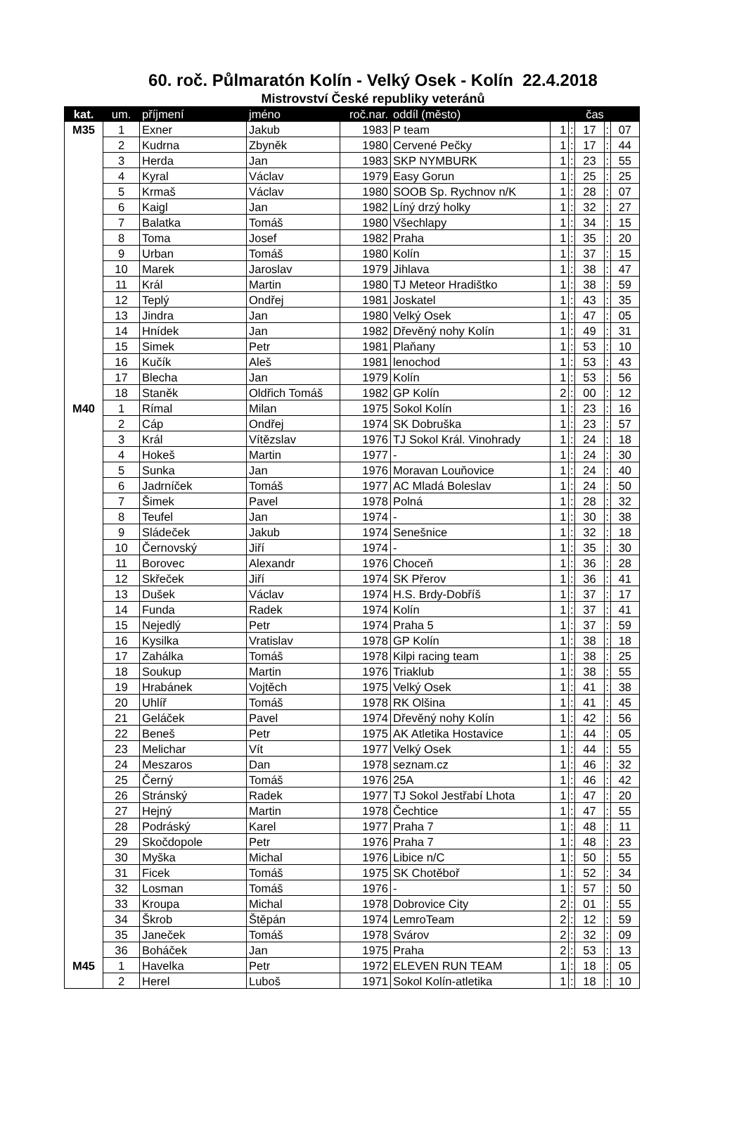60. roč. Půlmaratón Kolín - Velký Osek - Kolín 22.4.2018
Mistrovství České republiky veteránů
| kat. | um. | příjmení | jméno | roč.nar. | oddíl (město) | čas | | | | |
| --- | --- | --- | --- | --- | --- | --- | --- | --- | --- | --- |
| M35 | 1 | Exner | Jakub | 1983 | P team | 1 | : | 17 | : | 07 |
| | 2 | Kudrna | Zbyněk | 1980 | Cervené Pečky | 1 | : | 17 | : | 44 |
| | 3 | Herda | Jan | 1983 | SKP NYMBURK | 1 | : | 23 | : | 55 |
| | 4 | Kyral | Václav | 1979 | Easy Gorun | 1 | : | 25 | : | 25 |
| | 5 | Krmaš | Václav | 1980 | SOOB Sp. Rychnov n/K | 1 | : | 28 | : | 07 |
| | 6 | Kaigl | Jan | 1982 | Líný drzý holky | 1 | : | 32 | : | 27 |
| | 7 | Balatka | Tomáš | 1980 | Všechlapy | 1 | : | 34 | : | 15 |
| | 8 | Toma | Josef | 1982 | Praha | 1 | : | 35 | : | 20 |
| | 9 | Urban | Tomáš | 1980 | Kolín | 1 | : | 37 | : | 15 |
| | 10 | Marek | Jaroslav | 1979 | Jihlava | 1 | : | 38 | : | 47 |
| | 11 | Král | Martin | 1980 | TJ Meteor Hradištko | 1 | : | 38 | : | 59 |
| | 12 | Teplý | Ondřej | 1981 | Joskatel | 1 | : | 43 | : | 35 |
| | 13 | Jindra | Jan | 1980 | Velký Osek | 1 | : | 47 | : | 05 |
| | 14 | Hnídek | Jan | 1982 | Dřevěný nohy Kolín | 1 | : | 49 | : | 31 |
| | 15 | Simek | Petr | 1981 | Plaňany | 1 | : | 53 | : | 10 |
| | 16 | Kučík | Aleš | 1981 | lenochod | 1 | : | 53 | : | 43 |
| | 17 | Blecha | Jan | 1979 | Kolín | 1 | : | 53 | : | 56 |
| | 18 | Staněk | Oldřich Tomáš | 1982 | GP Kolín | 2 | : | 00 | : | 12 |
| M40 | 1 | Rímal | Milan | 1975 | Sokol Kolín | 1 | : | 23 | : | 16 |
| | 2 | Cáp | Ondřej | 1974 | SK Dobruška | 1 | : | 23 | : | 57 |
| | 3 | Král | Vítězslav | 1976 | TJ Sokol Král. Vinohrady | 1 | : | 24 | : | 18 |
| | 4 | Hokeš | Martin | 1977 | - | 1 | : | 24 | : | 30 |
| | 5 | Sunka | Jan | 1976 | Moravan Louňovice | 1 | : | 24 | : | 40 |
| | 6 | Jadrníček | Tomáš | 1977 | AC Mladá Boleslav | 1 | : | 24 | : | 50 |
| | 7 | Šimek | Pavel | 1978 | Polná | 1 | : | 28 | : | 32 |
| | 8 | Teufel | Jan | 1974 | - | 1 | : | 30 | : | 38 |
| | 9 | Sládeček | Jakub | 1974 | Senešnice | 1 | : | 32 | : | 18 |
| | 10 | Černovský | Jiří | 1974 | - | 1 | : | 35 | : | 30 |
| | 11 | Borovec | Alexandr | 1976 | Choceň | 1 | : | 36 | : | 28 |
| | 12 | Skřeček | Jiří | 1974 | SK Přerov | 1 | : | 36 | : | 41 |
| | 13 | Dušek | Václav | 1974 | H.S. Brdy-Dobříš | 1 | : | 37 | : | 17 |
| | 14 | Funda | Radek | 1974 | Kolín | 1 | : | 37 | : | 41 |
| | 15 | Nejedlý | Petr | 1974 | Praha 5 | 1 | : | 37 | : | 59 |
| | 16 | Kysilka | Vratislav | 1978 | GP Kolín | 1 | : | 38 | : | 18 |
| | 17 | Zahálka | Tomáš | 1978 | Kilpi racing team | 1 | : | 38 | : | 25 |
| | 18 | Soukup | Martin | 1976 | Triaklub | 1 | : | 38 | : | 55 |
| | 19 | Hrabánek | Vojtěch | 1975 | Velký Osek | 1 | : | 41 | : | 38 |
| | 20 | Uhlíř | Tomáš | 1978 | RK Olšina | 1 | : | 41 | : | 45 |
| | 21 | Geláček | Pavel | 1974 | Dřevěný nohy Kolín | 1 | : | 42 | : | 56 |
| | 22 | Beneš | Petr | 1975 | AK Atletika Hostavice | 1 | : | 44 | : | 05 |
| | 23 | Melichar | Vít | 1977 | Velký Osek | 1 | : | 44 | : | 55 |
| | 24 | Meszaros | Dan | 1978 | seznam.cz | 1 | : | 46 | : | 32 |
| | 25 | Černý | Tomáš | 1976 | 25A | 1 | : | 46 | : | 42 |
| | 26 | Stránský | Radek | 1977 | TJ Sokol Jestřabí Lhota | 1 | : | 47 | : | 20 |
| | 27 | Hejný | Martin | 1978 | Čechtice | 1 | : | 47 | : | 55 |
| | 28 | Podráský | Karel | 1977 | Praha 7 | 1 | : | 48 | : | 11 |
| | 29 | Skočdopole | Petr | 1976 | Praha 7 | 1 | : | 48 | : | 23 |
| | 30 | Myška | Michal | 1976 | Libice n/C | 1 | : | 50 | : | 55 |
| | 31 | Ficek | Tomáš | 1975 | SK Chotěboř | 1 | : | 52 | : | 34 |
| | 32 | Losman | Tomáš | 1976 | - | 1 | : | 57 | : | 50 |
| | 33 | Kroupa | Michal | 1978 | Dobrovice City | 2 | : | 01 | : | 55 |
| | 34 | Škrob | Štěpán | 1974 | LemroTeam | 2 | : | 12 | : | 59 |
| | 35 | Janeček | Tomáš | 1978 | Svárov | 2 | : | 32 | : | 09 |
| | 36 | Boháček | Jan | 1975 | Praha | 2 | : | 53 | : | 13 |
| M45 | 1 | Havelka | Petr | 1972 | ELEVEN RUN TEAM | 1 | : | 18 | : | 05 |
| | 2 | Herel | Luboš | 1971 | Sokol Kolín-atletika | 1 | : | 18 | : | 10 |